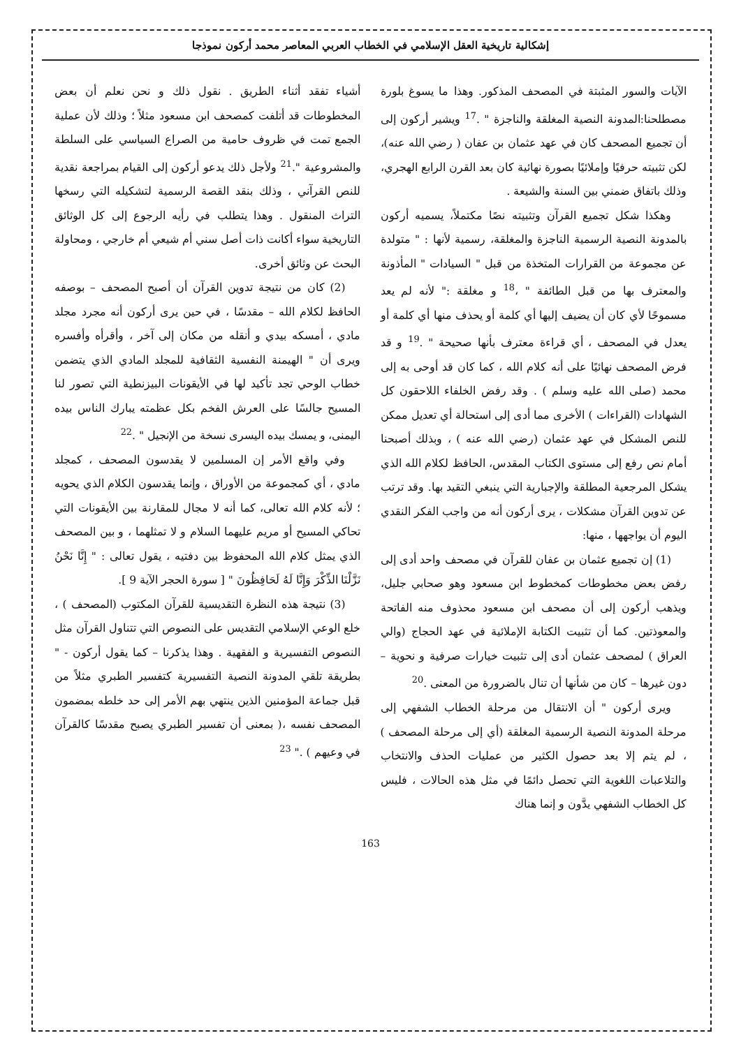إشكالية تاريخية العقل الإسلامي في الخطاب العربي المعاصر محمد أركون نموذجا
الآيات والسور المثبتة في المصحف المذكور. وهذا ما يسوغ بلورة مصطلحنا:المدونة النصية المغلقة والناجزة " .<sup>17</sup> ويشير أركون إلى أن تجميع المصحف كان في عهد عثمان بن عفان ( رضي الله عنه)، لكن تثبيته حرفيًا وإملائيًا بصورة نهائية كان بعد القرن الرابع الهجري، وذلك باتفاق ضمني بين السنة والشيعة .
وهكذا شكل تجميع القرآن وتثبيته نصًا مكتملاً، يسميه أركون بالمدونة النصية الرسمية الناجزة والمغلقة، رسمية لأنها : " متولدة عن مجموعة من القرارات المتخذة من قبل " السيادات " المأذونة والمعترف بها من قبل الطائفة " ،<sup>18</sup> و مغلقة :" لأنه لم يعد مسموحًا لأي كان أن يضيف إليها أي كلمة أو يحذف منها أي كلمة أو يعدل في المصحف ، أي قراءة معترف بأنها صحيحة " .<sup>19</sup> و قد فرض المصحف نهائيًا على أنه كلام الله ، كما كان قد أوحى به إلى محمد (صلى الله عليه وسلم ) . وقد رفض الخلفاء اللاحقون كل الشهادات (القراءات ) الأخرى مما أدى إلى استحالة أي تعديل ممكن للنص المشكل في عهد عثمان (رضي الله عنه ) ، وبذلك أصبحنا أمام نص رفع إلى مستوى الكتاب المقدس، الحافظ لكلام الله الذي يشكل المرجعية المطلقة والإجبارية التي ينبغي التقيد بها. وقد ترتب عن تدوين القرآن مشكلات ، يرى أركون أنه من واجب الفكر النقدي اليوم أن يواجهها ، منها:
(1) إن تجميع عثمان بن عفان للقرآن في مصحف واحد أدى إلى رفض بعض مخطوطات كمخطوط ابن مسعود وهو صحابي جليل، ويذهب أركون إلى أن مصحف ابن مسعود محذوف منه الفاتحة والمعوذتين. كما أن تثبيت الكتابة الإملائية في عهد الحجاج (والي العراق ) لمصحف عثمان أدى إلى تثبيت خيارات صرفية و نحوية – دون غيرها – كان من شأنها أن تنال بالضرورة من المعنى .<sup>20</sup>
ويرى أركون " أن الانتقال من مرحلة الخطاب الشفهي إلى مرحلة المدونة النصية الرسمية المغلقة (أي إلى مرحلة المصحف ) ، لم يتم إلا بعد حصول الكثير من عمليات الحذف والانتخاب والتلاعبات اللغوية التي تحصل دائمًا في مثل هذه الحالات ، فليس كل الخطاب الشفهي يدَّون و إنما هناك
أشياء تفقد أثناء الطريق . نقول ذلك و نحن نعلم أن بعض المخطوطات قد أتلفت كمصحف ابن مسعود مثلاً ؛ وذلك لأن عملية الجمع تمت في ظروف حامية من الصراع السياسي على السلطة والمشروعية ".<sup>21</sup> ولأجل ذلك يدعو أركون إلى القيام بمراجعة نقدية للنص القرآني ، وذلك بنقد القصة الرسمية لتشكيله التي رسخها التراث المنقول . وهذا يتطلب في رأيه الرجوع إلى كل الوثائق التاريخية سواء أكانت ذات أصل سني أم شيعي أم خارجي ، ومحاولة البحث عن وثائق أخرى.
(2) كان من نتيجة تدوين القرآن أن أصبح المصحف – بوصفه الحافظ لكلام الله – مقدسًا ، في حين يرى أركون أنه مجرد مجلد مادي ، أمسكه بيدي و أنقله من مكان إلى آخر ، وأقرأه وأفسره ويرى أن " الهيمنة النفسية الثقافية للمجلد المادي الذي يتضمن خطاب الوحي تجد تأكيد لها في الأيقونات البيزنطية التي تصور لنا المسيح جالسًا على العرش الفخم بكل عظمته يبارك الناس بيده اليمنى، و يمسك بيده اليسرى نسخة من الإنجيل " .<sup>22</sup>
وفي واقع الأمر إن المسلمين لا يقدسون المصحف ، كمجلد مادي ، أي كمجموعة من الأوراق ، وإنما يقدسون الكلام الذي يحويه ؛ لأنه كلام الله تعالى، كما أنه لا مجال للمقارنة بين الأيقونات التي تحاكي المسيح أو مريم عليهما السلام و لا تمثلهما ، و بين المصحف الذي يمثل كلام الله المحفوظ بين دفتيه ، يقول تعالى : " إِنَّا نَحْنُ نَزَّلْنَا الذِّكْرَ وَإِنَّا لَهُ لَحَافِظُونَ " [ سورة الحجر الآية 9 ].
(3) نتيجة هذه النظرة التقديسية للقرآن المكتوب (المصحف ) ، خلع الوعي الإسلامي التقديس على النصوص التي تتناول القرآن مثل النصوص التفسيرية و الفقهية . وهذا يذكرنا – كما يقول أركون - " بطريقة تلقي المدونة النصية التفسيرية كتفسير الطبري مثلاً من قبل جماعة المؤمنين الذين ينتهي بهم الأمر إلى حد خلطه بمضمون المصحف نفسه ،( بمعنى أن تفسير الطبري يصبح مقدسًا كالقرآن في وعيهم ) ." <sup>23</sup>
163